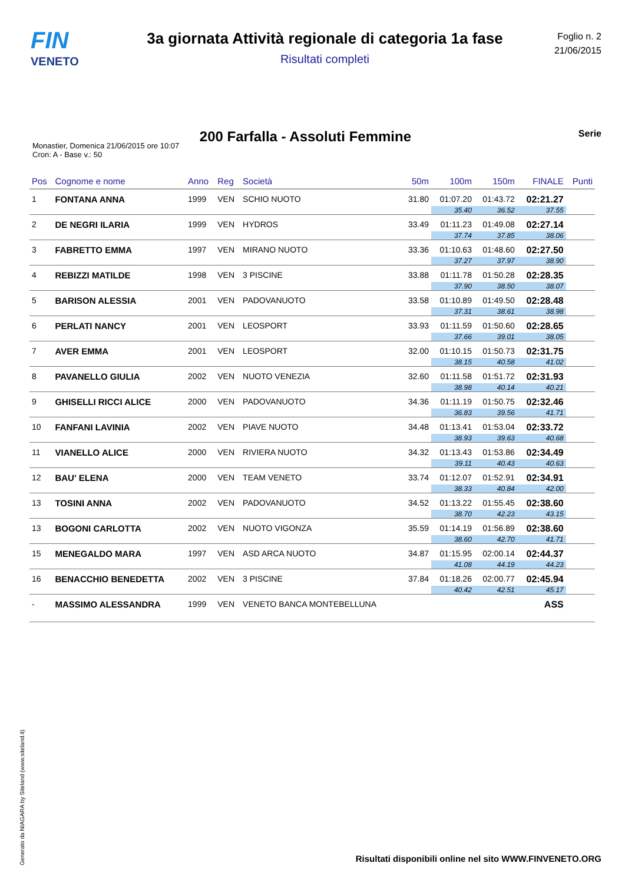FIN
VENETO
3a giornata Attività regionale di categoria 1a fase
Risultati completi
Foglio n. 2
21/06/2015
200 Farfalla - Assoluti Femmine
Serie
Monastier, Domenica 21/06/2015 ore 10:07
Cron: A - Base v.: 50
| Pos | Cognome e nome | Anno | Reg | Società | 50m | 100m | 150m | FINALE | Punti |
| --- | --- | --- | --- | --- | --- | --- | --- | --- | --- |
| 1 | FONTANA ANNA | 1999 | VEN | SCHIO NUOTO | 31.80 | 01:07.20 | 01:43.72 | 02:21.27 | |
| | | | | | | 35.40 | 36.52 | 37.55 | |
| 2 | DE NEGRI ILARIA | 1999 | VEN | HYDROS | 33.49 | 01:11.23 | 01:49.08 | 02:27.14 | |
| | | | | | | 37.74 | 37.85 | 38.06 | |
| 3 | FABRETTO EMMA | 1997 | VEN | MIRANO NUOTO | 33.36 | 01:10.63 | 01:48.60 | 02:27.50 | |
| | | | | | | 37.27 | 37.97 | 38.90 | |
| 4 | REBIZZI MATILDE | 1998 | VEN | 3 PISCINE | 33.88 | 01:11.78 | 01:50.28 | 02:28.35 | |
| | | | | | | 37.90 | 38.50 | 38.07 | |
| 5 | BARISON ALESSIA | 2001 | VEN | PADOVANUOTO | 33.58 | 01:10.89 | 01:49.50 | 02:28.48 | |
| | | | | | | 37.31 | 38.61 | 38.98 | |
| 6 | PERLATI NANCY | 2001 | VEN | LEOSPORT | 33.93 | 01:11.59 | 01:50.60 | 02:28.65 | |
| | | | | | | 37.66 | 39.01 | 38.05 | |
| 7 | AVER EMMA | 2001 | VEN | LEOSPORT | 32.00 | 01:10.15 | 01:50.73 | 02:31.75 | |
| | | | | | | 38.15 | 40.58 | 41.02 | |
| 8 | PAVANELLO GIULIA | 2002 | VEN | NUOTO VENEZIA | 32.60 | 01:11.58 | 01:51.72 | 02:31.93 | |
| | | | | | | 38.98 | 40.14 | 40.21 | |
| 9 | GHISELLI RICCI ALICE | 2000 | VEN | PADOVANUOTO | 34.36 | 01:11.19 | 01:50.75 | 02:32.46 | |
| | | | | | | 36.83 | 39.56 | 41.71 | |
| 10 | FANFANI LAVINIA | 2002 | VEN | PIAVE NUOTO | 34.48 | 01:13.41 | 01:53.04 | 02:33.72 | |
| | | | | | | 38.93 | 39.63 | 40.68 | |
| 11 | VIANELLO ALICE | 2000 | VEN | RIVIERA NUOTO | 34.32 | 01:13.43 | 01:53.86 | 02:34.49 | |
| | | | | | | 39.11 | 40.43 | 40.63 | |
| 12 | BAU' ELENA | 2000 | VEN | TEAM VENETO | 33.74 | 01:12.07 | 01:52.91 | 02:34.91 | |
| | | | | | | 38.33 | 40.84 | 42.00 | |
| 13 | TOSINI ANNA | 2002 | VEN | PADOVANUOTO | 34.52 | 01:13.22 | 01:55.45 | 02:38.60 | |
| | | | | | | 38.70 | 42.23 | 43.15 | |
| 13 | BOGONI CARLOTTA | 2002 | VEN | NUOTO VIGONZA | 35.59 | 01:14.19 | 01:56.89 | 02:38.60 | |
| | | | | | | 38.60 | 42.70 | 41.71 | |
| 15 | MENEGALDO MARA | 1997 | VEN | ASD ARCA NUOTO | 34.87 | 01:15.95 | 02:00.14 | 02:44.37 | |
| | | | | | | 41.08 | 44.19 | 44.23 | |
| 16 | BENACCHIO BENEDETTA | 2002 | VEN | 3 PISCINE | 37.84 | 01:18.26 | 02:00.77 | 02:45.94 | |
| | | | | | | 40.42 | 42.51 | 45.17 | |
| - | MASSIMO ALESSANDRA | 1999 | VEN | VENETO BANCA MONTEBELLUNA | | | | ASS | |
Generato da NIAGARA by Siteland (www.siteland.it)
Risultati disponibili online nel sito WWW.FINVENETO.ORG